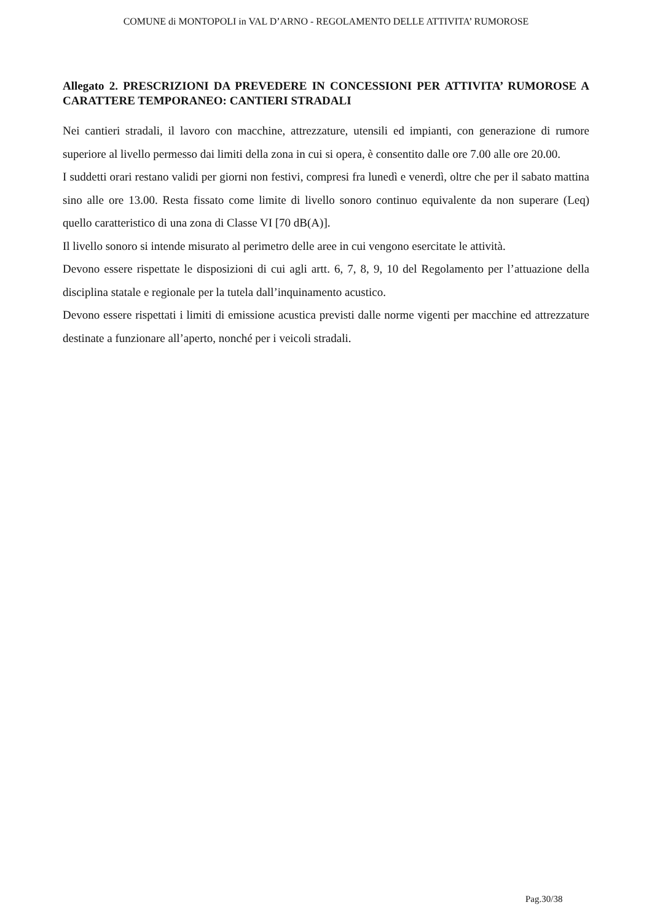COMUNE di MONTOPOLI in VAL D’ARNO - REGOLAMENTO DELLE ATTIVITA’ RUMOROSE
Allegato 2. PRESCRIZIONI DA PREVEDERE IN CONCESSIONI PER ATTIVITA’ RUMOROSE A CARATTERE TEMPORANEO: CANTIERI STRADALI
Nei cantieri stradali, il lavoro con macchine, attrezzature, utensili ed impianti, con generazione di rumore superiore al livello permesso dai limiti della zona in cui si opera, è consentito dalle ore 7.00 alle ore 20.00.
I suddetti orari restano validi per giorni non festivi, compresi fra lunedì e venerdì, oltre che per il sabato mattina sino alle ore 13.00. Resta fissato come limite di livello sonoro continuo equivalente da non superare (Leq) quello caratteristico di una zona di Classe VI [70 dB(A)].
Il livello sonoro si intende misurato al perimetro delle aree in cui vengono esercitate le attività.
Devono essere rispettate le disposizioni di cui agli artt. 6, 7, 8, 9, 10 del Regolamento per l’attuazione della disciplina statale e regionale per la tutela dall’inquinamento acustico.
Devono essere rispettati i limiti di emissione acustica previsti dalle norme vigenti per macchine ed attrezzature destinate a funzionare all’aperto, nonché per i veicoli stradali.
Pag.30/38